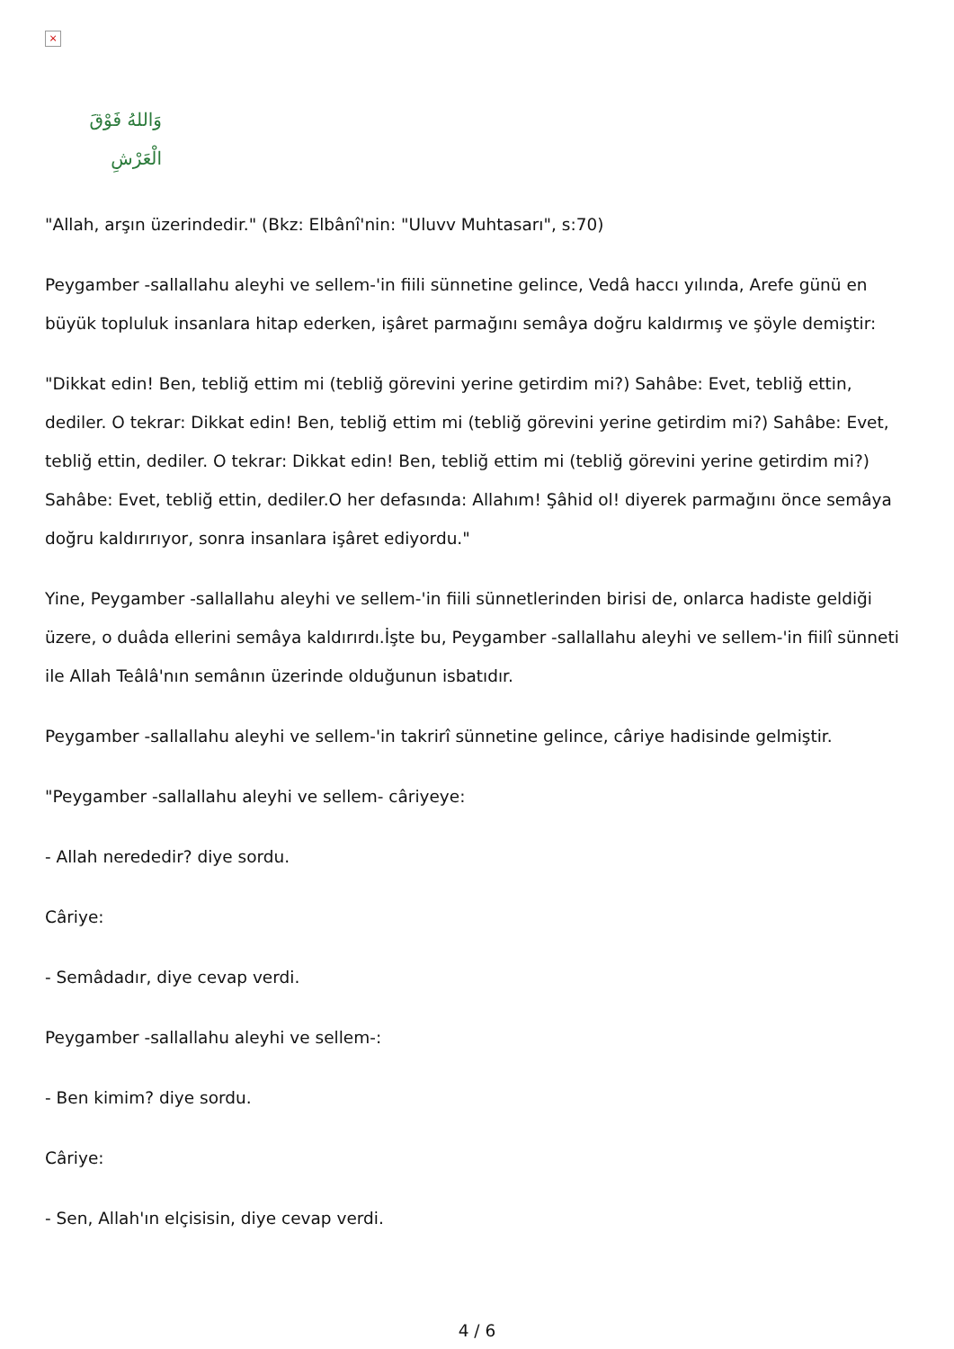×
وَاللهُ فَوْقَ الْعَرْشِ
"Allah, arşın üzerindedir." (Bkz: Elbânî'nin: "Uluvv Muhtasarı", s:70)
Peygamber -sallallahu aleyhi ve sellem-'in fiili sünnetine gelince, Vedâ haccı yılında, Arefe günü en büyük topluluk insanlara hitap ederken, işâret parmağını semâya doğru kaldırmış ve şöyle demiştir:
"Dikkat edin! Ben, tebliğ ettim mi (tebliğ görevini yerine getirdim mi?) Sahâbe: Evet, tebliğ ettin, dediler. O tekrar: Dikkat edin! Ben, tebliğ ettim mi (tebliğ görevini yerine getirdim mi?) Sahâbe: Evet, tebliğ ettin, dediler. O tekrar: Dikkat edin! Ben, tebliğ ettim mi (tebliğ görevini yerine getirdim mi?) Sahâbe: Evet, tebliğ ettin, dediler.O her defasında: Allahım! Şâhid ol! diyerek parmağını önce semâya doğru kaldırırıyor, sonra insanlara işâret ediyordu."
Yine, Peygamber -sallallahu aleyhi ve sellem-'in fiili sünnetlerinden birisi de, onlarca hadiste geldiği üzere, o duâda ellerini semâya kaldırırdı.İşte bu, Peygamber -sallallahu aleyhi ve sellem-'in fiilî sünneti ile Allah Teâlâ'nın semânın üzerinde olduğunun isbatıdır.
Peygamber -sallallahu aleyhi ve sellem-'in takrirî sünnetine gelince, câriye hadisinde gelmiştir.
"Peygamber -sallallahu aleyhi ve sellem- câriyeye:
- Allah nerededir? diye sordu.
Câriye:
- Semâdadır, diye cevap verdi.
Peygamber -sallallahu aleyhi ve sellem-:
- Ben kimim? diye sordu.
Câriye:
- Sen, Allah'ın elçisisin, diye cevap verdi.
4 / 6